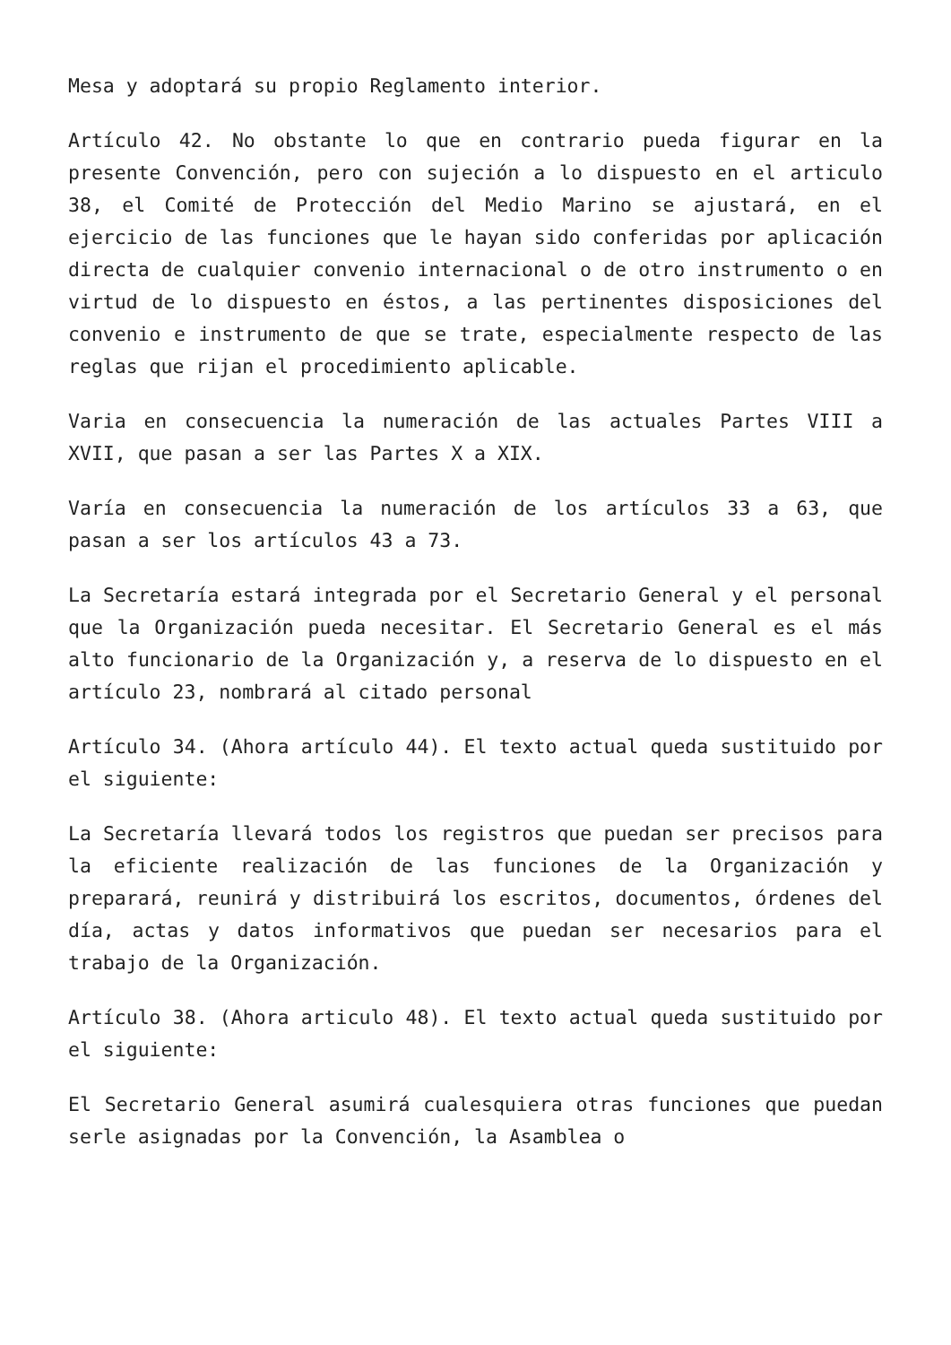Mesa y adoptará su propio Reglamento interior.
Artículo 42. No obstante lo que en contrario pueda figurar en la presente Convención, pero con sujeción a lo dispuesto en el articulo 38, el Comité de Protección del Medio Marino se ajustará, en el ejercicio de las funciones que le hayan sido conferidas por aplicación directa de cualquier convenio internacional o de otro instrumento o en virtud de lo dispuesto en éstos, a las pertinentes disposiciones del convenio e instrumento de que se trate, especialmente respecto de las reglas que rijan el procedimiento aplicable.
Varia en consecuencia la numeración de las actuales Partes VIII a XVII, que pasan a ser las Partes X a XIX.
Varía en consecuencia la numeración de los artículos 33 a 63, que pasan a ser los artículos 43 a 73.
La Secretaría estará integrada por el Secretario General y el personal que la Organización pueda necesitar. El Secretario General es el más alto funcionario de la Organización y, a reserva de lo dispuesto en el artículo 23, nombrará al citado personal
Artículo 34. (Ahora artículo 44). El texto actual queda sustituido por el siguiente:
La Secretaría llevará todos los registros que puedan ser precisos para la eficiente realización de las funciones de la Organización y preparará, reunirá y distribuirá los escritos, documentos, órdenes del día, actas y datos informativos que puedan ser necesarios para el trabajo de la Organización.
Artículo 38. (Ahora articulo 48). El texto actual queda sustituido por el siguiente:
El Secretario General asumirá cualesquiera otras funciones que puedan serle asignadas por la Convención, la Asamblea o